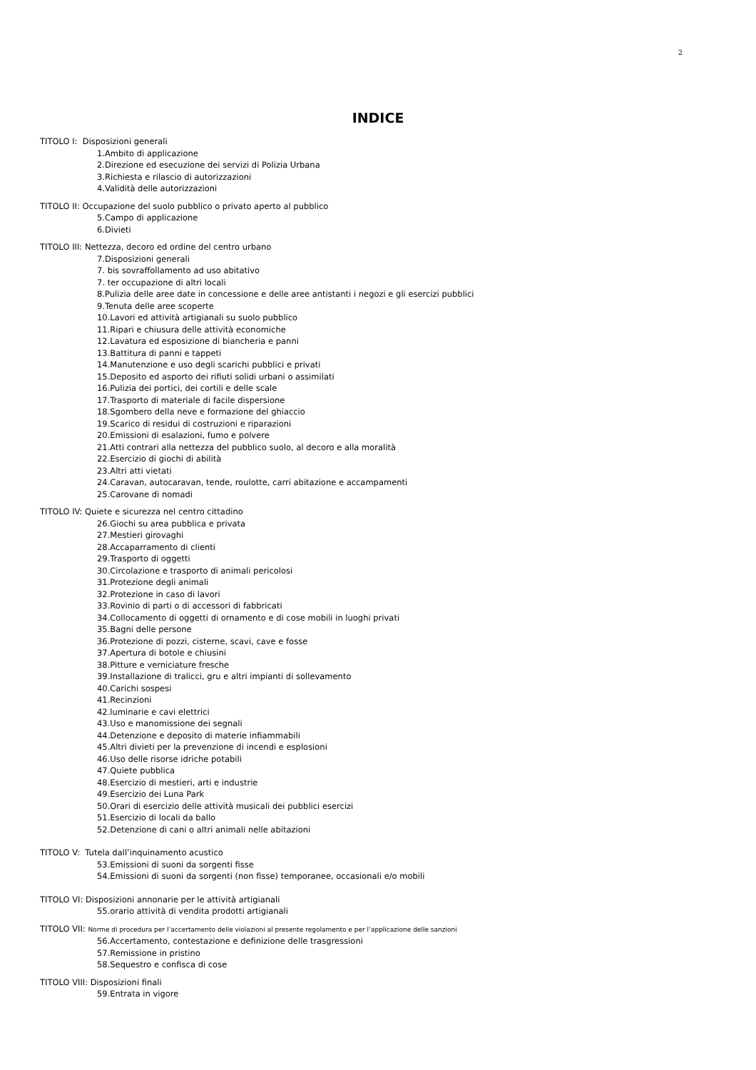2
INDICE
TITOLO I: Disposizioni generali
1.Ambito di applicazione
2.Direzione ed esecuzione dei servizi di Polizia Urbana
3.Richiesta e rilascio di autorizzazioni
4.Validità delle autorizzazioni
TITOLO II: Occupazione del suolo pubblico o privato aperto al pubblico
5.Campo di applicazione
6.Divieti
TITOLO III: Nettezza, decoro ed ordine del centro urbano
7.Disposizioni generali
7. bis sovraffollamento ad uso abitativo
7. ter occupazione di altri locali
8.Pulizia delle aree date in concessione e delle aree antistanti i negozi e gli esercizi pubblici
9.Tenuta delle aree scoperte
10.Lavori ed attività artigianali su suolo pubblico
11.Ripari e chiusura delle attività economiche
12.Lavatura ed esposizione di biancheria e panni
13.Battitura di panni e tappeti
14.Manutenzione e uso degli scarichi pubblici e privati
15.Deposito ed asporto dei rifiuti solidi urbani o assimilati
16.Pulizia dei portici, dei cortili e delle scale
17.Trasporto di materiale di facile dispersione
18.Sgombero della neve e formazione del ghiaccio
19.Scarico di residui di costruzioni e riparazioni
20.Emissioni di esalazioni, fumo e polvere
21.Atti contrari alla nettezza del pubblico suolo, al decoro e alla moralità
22.Esercizio di giochi di abilità
23.Altri atti vietati
24.Caravan, autocaravan, tende, roulotte, carri abitazione e accampamenti
25.Carovane di nomadi
TITOLO IV: Quiete e sicurezza nel centro cittadino
26.Giochi su area pubblica e privata
27.Mestieri girovaghi
28.Accaparramento di clienti
29.Trasporto di oggetti
30.Circolazione e trasporto di animali pericolosi
31.Protezione degli animali
32.Protezione in caso di lavori
33.Rovinio di parti o di accessori di fabbricati
34.Collocamento di oggetti di ornamento e di cose mobili in luoghi privati
35.Bagni delle persone
36.Protezione di pozzi, cisterne, scavi, cave e fosse
37.Apertura di botole e chiusini
38.Pitture e verniciature fresche
39.Installazione di tralicci, gru e altri impianti di sollevamento
40.Carichi sospesi
41.Recinzioni
42.luminarie e cavi elettrici
43.Uso e manomissione dei segnali
44.Detenzione e deposito di materie infiammabili
45.Altri divieti per la prevenzione di incendi e esplosioni
46.Uso delle risorse idriche potabili
47.Quiete pubblica
48.Esercizio di mestieri, arti e industrie
49.Esercizio dei Luna Park
50.Orari di esercizio delle attività musicali dei pubblici esercizi
51.Esercizio di locali da ballo
52.Detenzione di cani o altri animali nelle abitazioni
TITOLO V: Tutela dall’inquinamento acustico
53.Emissioni di suoni da sorgenti fisse
54.Emissioni di suoni da sorgenti (non fisse) temporanee, occasionali e/o mobili
TITOLO VI: Disposizioni annonarie per le attività artigianali
55.orario attività di vendita prodotti artigianali
TITOLO VII: Norme di procedura per l’accertamento delle violazioni al presente regolamento e per l’applicazione delle sanzioni
56.Accertamento, contestazione e definizione delle trasgressioni
57.Remissione in pristino
58.Sequestro e confisca di cose
TITOLO VIII: Disposizioni finali
59.Entrata in vigore